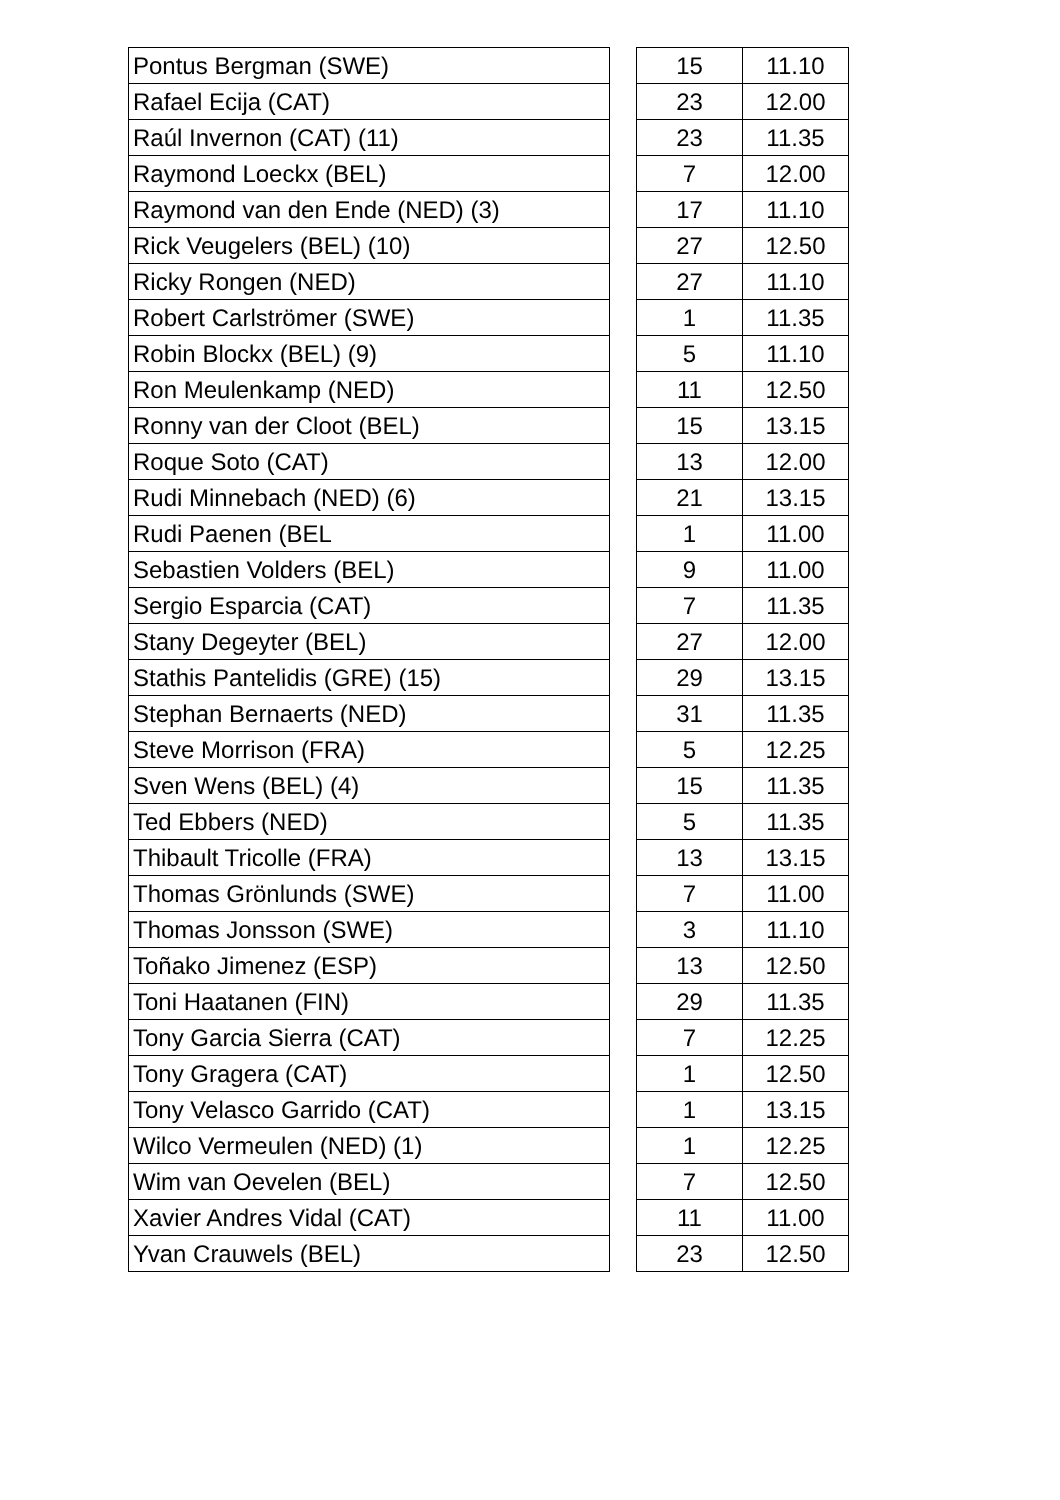| Pontus Bergman (SWE) | | 15 | 11.10 |
| Rafael Ecija (CAT) | | 23 | 12.00 |
| Raúl Invernon (CAT) (11) | | 23 | 11.35 |
| Raymond Loeckx (BEL) | | 7 | 12.00 |
| Raymond van den Ende (NED) (3) | | 17 | 11.10 |
| Rick Veugelers (BEL) (10) | | 27 | 12.50 |
| Ricky Rongen (NED) | | 27 | 11.10 |
| Robert Carlströmer (SWE) | | 1 | 11.35 |
| Robin Blockx (BEL) (9) | | 5 | 11.10 |
| Ron Meulenkamp (NED) | | 11 | 12.50 |
| Ronny van der Cloot (BEL) | | 15 | 13.15 |
| Roque Soto (CAT) | | 13 | 12.00 |
| Rudi Minnebach (NED) (6) | | 21 | 13.15 |
| Rudi Paenen (BEL | | 1 | 11.00 |
| Sebastien Volders (BEL) | | 9 | 11.00 |
| Sergio Esparcia (CAT) | | 7 | 11.35 |
| Stany Degeyter (BEL) | | 27 | 12.00 |
| Stathis Pantelidis (GRE) (15) | | 29 | 13.15 |
| Stephan Bernaerts (NED) | | 31 | 11.35 |
| Steve Morrison (FRA) | | 5 | 12.25 |
| Sven Wens (BEL) (4) | | 15 | 11.35 |
| Ted Ebbers (NED) | | 5 | 11.35 |
| Thibault Tricolle (FRA) | | 13 | 13.15 |
| Thomas Grönlunds (SWE) | | 7 | 11.00 |
| Thomas Jonsson (SWE) | | 3 | 11.10 |
| Toñako Jimenez (ESP) | | 13 | 12.50 |
| Toni Haatanen (FIN) | | 29 | 11.35 |
| Tony Garcia Sierra (CAT) | | 7 | 12.25 |
| Tony Gragera (CAT) | | 1 | 12.50 |
| Tony Velasco Garrido (CAT) | | 1 | 13.15 |
| Wilco Vermeulen (NED) (1) | | 1 | 12.25 |
| Wim van Oevelen (BEL) | | 7 | 12.50 |
| Xavier Andres Vidal (CAT) | | 11 | 11.00 |
| Yvan Crauwels (BEL) | | 23 | 12.50 |